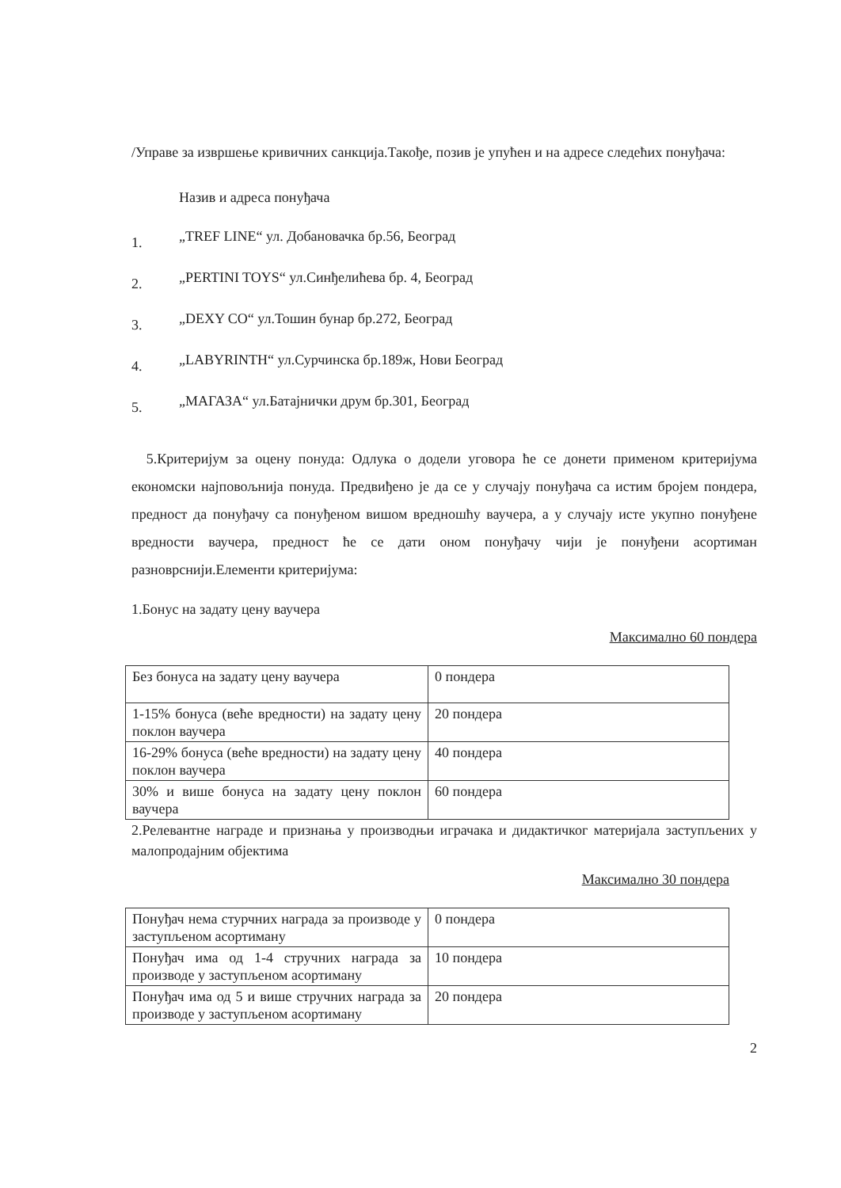/Управе за извршење кривичних санкција.Такође, позив је упућен и на адресе следећих понуђача:
Назив и адреса понуђача
1. „TREF LINE“ ул. Добановачка бр.56, Београд
2. „PERTINI TOYS“ ул.Синђелићева бр. 4, Београд
3. „DEXY CO“ ул.Тошин бунар бр.272, Београд
4. „LABYRINTH“ ул.Сурчинска бр.189ж, Нови Београд
5. „МАГАЗА“ ул.Батајнички друм бр.301, Београд
5.Критеријум за оцену понуда: Одлука о додели уговора ће се донети применом критеријума економски најповољнија понуда. Предвиђено је да се у случају понуђача са истим бројем пондера, предност да понуђачу са понуђеном вишом вредношћу ваучера, а у случају исте укупно понуђене вредности ваучера, предност ће се дати оном понуђачу чији је понуђени асортиман разноврснији.Елементи критеријума:
1.Бонус на задату цену ваучера
Максимално 60 пондера
| Без бонуса на задату цену ваучера | 0 пондера |
| 1-15% бонуса (веће вредности) на задату цену поклон ваучера | 20 пондера |
| 16-29% бонуса (веће вредности) на задату цену поклон ваучера | 40 пондера |
| 30% и више бонуса на задату цену поклон ваучера | 60 пондера |
2.Релевантне награде и признања у производњи играчака и дидактичког материјала заступљених у малопродајним објектима
Максимално 30 пондера
| Понуђач нема стурчних награда за производе у заступљеном асортиману | 0 пондера |
| Понуђач има од 1-4 стручних награда за производе у заступљеном асортиману | 10 пондера |
| Понуђач има од 5 и више стручних награда за производе у заступљеном асортиману | 20 пондера |
2